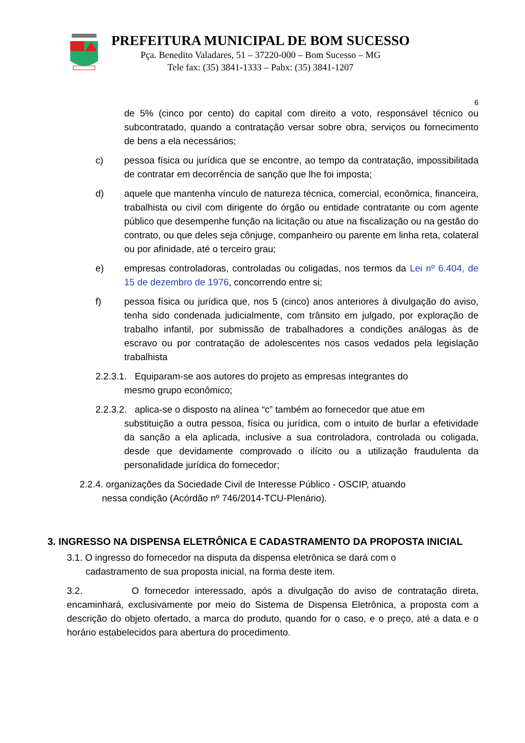PREFEITURA MUNICIPAL DE BOM SUCESSO
Pça. Benedito Valadares, 51 – 37220-000 – Bom Sucesso – MG
Tele fax: (35) 3841-1333 – Pabx: (35) 3841-1207
6
de 5% (cinco por cento) do capital com direito a voto, responsável técnico ou subcontratado, quando a contratação versar sobre obra, serviços ou fornecimento de bens a ela necessários;
c) pessoa física ou jurídica que se encontre, ao tempo da contratação, impossibilitada de contratar em decorrência de sanção que lhe foi imposta;
d) aquele que mantenha vínculo de natureza técnica, comercial, econômica, financeira, trabalhista ou civil com dirigente do órgão ou entidade contratante ou com agente público que desempenhe função na licitação ou atue na fiscalização ou na gestão do contrato, ou que deles seja cônjuge, companheiro ou parente em linha reta, colateral ou por afinidade, até o terceiro grau;
e) empresas controladoras, controladas ou coligadas, nos termos da Lei nº 6.404, de 15 de dezembro de 1976, concorrendo entre si;
f) pessoa física ou jurídica que, nos 5 (cinco) anos anteriores à divulgação do aviso, tenha sido condenada judicialmente, com trânsito em julgado, por exploração de trabalho infantil, por submissão de trabalhadores a condições análogas às de escravo ou por contratação de adolescentes nos casos vedados pela legislação trabalhista
2.2.3.1. Equiparam-se aos autores do projeto as empresas integrantes do
mesmo grupo econômico;
2.2.3.2. aplica-se o disposto na alínea “c” também ao fornecedor que atue em
substituição a outra pessoa, física ou jurídica, com o intuito de burlar a efetividade da sanção a ela aplicada, inclusive a sua controladora, controlada ou coligada, desde que devidamente comprovado o ilícito ou a utilização fraudulenta da personalidade jurídica do fornecedor;
2.2.4. organizações da Sociedade Civil de Interesse Público - OSCIP, atuando
nessa condição (Acórdão nº 746/2014-TCU-Plenário).
3. INGRESSO NA DISPENSA ELETRÔNICA E CADASTRAMENTO DA PROPOSTA INICIAL
3.1. O ingresso do fornecedor na disputa da dispensa eletrônica se dará com o
cadastramento de sua proposta inicial, na forma deste item.
3.2. O fornecedor interessado, após a divulgação do aviso de contratação direta, encaminhará, exclusivamente por meio do Sistema de Dispensa Eletrônica, a proposta com a descrição do objeto ofertado, a marca do produto, quando for o caso, e o preço, até a data e o horário estabelecidos para abertura do procedimento.